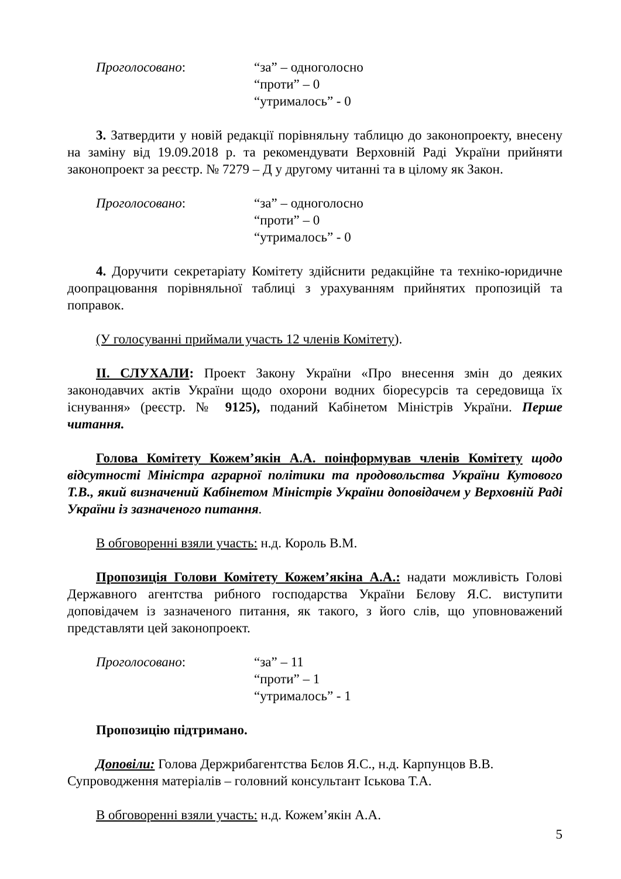Проголосовано: “за” – одноголосно
“проти” – 0
“утрималось” - 0
3. Затвердити у новій редакції порівняльну таблицю до законопроекту, внесену на заміну від 19.09.2018 р. та рекомендувати Верховній Раді України прийняти законопроект за реєстр. № 7279 – Д у другому читанні та в цілому як Закон.
Проголосовано: “за” – одноголосно
“проти” – 0
“утрималось” - 0
4. Доручити секретаріату Комітету здійснити редакційне та техніко-юридичне доопрацювання порівняльної таблиці з урахуванням прийнятих пропозицій та поправок.
(У голосуванні приймали участь 12 членів Комітету).
ІІ. СЛУХАЛИ: Проект Закону України «Про внесення змін до деяких законодавчих актів України щодо охорони водних біоресурсів та середовища їх існування» (реєстр. № 9125), поданий Кабінетом Міністрів України. Перше читання.
Голова Комітету Кожем’якін А.А. поінформував членів Комітету щодо відсутності Міністра аграрної політики та продовольства України Кутового Т.В., який визначений Кабінетом Міністрів України доповідачем у Верховній Раді України із зазначеного питання.
В обговоренні взяли участь: н.д. Король В.М.
Пропозиція Голови Комітету Кожем’якіна А.А.: надати можливість Голові Державного агентства рибного господарства України Бєлову Я.С. виступити доповідачем із зазначеного питання, як такого, з його слів, що уповноважений представляти цей законопроект.
Проголосовано: “за” – 11
“проти” – 1
“утрималось” - 1
Пропозицію підтримано.
Доповіли: Голова Держрибагентства Бєлов Я.С., н.д. Карпунцов В.В.
Супроводження матеріалів – головний консультант Іськова Т.А.
В обговоренні взяли участь: н.д. Кожем’якін А.А.
5